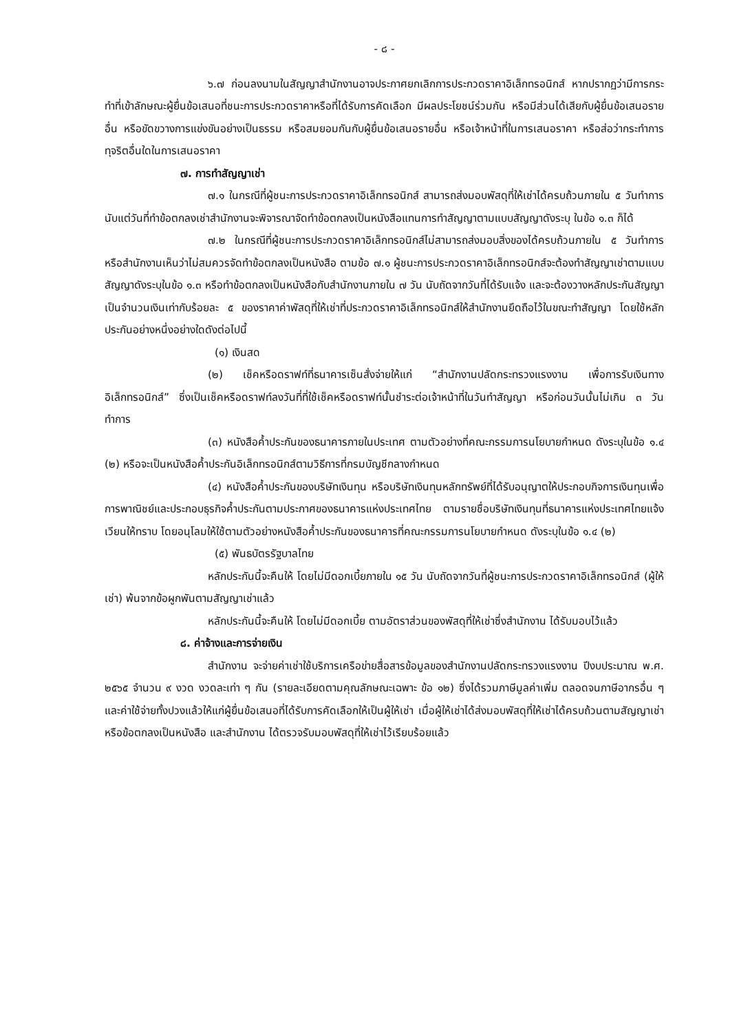- ๘ -
๖.๗ ก่อนลงนามในสัญญาสำนักงานอาจประกาศยกเลิกการประกวดราคาอิเล็กทรอนิกส์ หากปรากฏว่ามีการกระทำที่เข้าลักษณะผู้ยื่นข้อเสนอที่ชนะการประกวดราคาหรือที่ได้รับการคัดเลือก มีผลประโยชน์ร่วมกัน หรือมีส่วนได้เสียกับผู้ยื่นข้อเสนอรายอื่น หรือขัดขวางการแข่งขันอย่างเป็นธรรม หรือสมยอมกันกับผู้ยื่นข้อเสนอรายอื่น หรือเจ้าหน้าที่ในการเสนอราคา หรือส่อว่ากระทำการทุจริตอื่นใดในการเสนอราคา
๗. การทำสัญญาเช่า
๗.๑ ในกรณีที่ผู้ชนะการประกวดราคาอิเล็กทรอนิกส์ สามารถส่งมอบพัสดุที่ให้เช่าได้ครบถ้วนภายใน ๕ วันทำการ นับแต่วันที่ทำข้อตกลงเช่าสำนักงานจะพิจารณาจัดทำข้อตกลงเป็นหนังสือแทนการทำสัญญาตามแบบสัญญาดังระบุ ในข้อ ๑.๓ ก็ได้
๗.๒ ในกรณีที่ผู้ชนะการประกวดราคาอิเล็กทรอนิกส์ไม่สามารถส่งมอบสิ่งของได้ครบถ้วนภายใน ๕ วันทำการ หรือสำนักงานเห็นว่าไม่สมควรจัดทำข้อตกลงเป็นหนังสือ ตามข้อ ๗.๑ ผู้ชนะการประกวดราคาอิเล็กทรอนิกส์จะต้องทำสัญญาเช่าตามแบบสัญญาดังระบุในข้อ ๑.๓ หรือทำข้อตกลงเป็นหนังสือกับสำนักงานภายใน ๗ วัน นับถัดจากวันที่ได้รับแจ้ง และจะต้องวางหลักประกันสัญญาเป็นจำนวนเงินเท่ากับร้อยละ ๕ ของราคาค่าพัสดุที่ให้เช่าที่ประกวดราคาอิเล็กทรอนิกส์ให้สำนักงานยึดถือไว้ในขณะทำสัญญา โดยใช้หลักประกันอย่างหนึ่งอย่างใดดังต่อไปนี้
(๑) เงินสด
(๒) เช็คหรือดราฟท์ที่ธนาคารเซ็นสั่งจ่ายให้แก่ “สำนักงานปลัดกระทรวงแรงงาน เพื่อการรับเงินทางอิเล็กทรอนิกส์” ซึ่งเป็นเช็คหรือดราฟท์ลงวันที่ที่ใช้เช็คหรือดราฟท์นั้นชำระต่อเจ้าหน้าที่ในวันทำสัญญา หรือก่อนวันนั้นไม่เกิน ๓ วันทำการ
(๓) หนังสือค้ำประกันของธนาคารภายในประเทศ ตามตัวอย่างที่คณะกรรมการนโยบายกำหนด ดังระบุในข้อ ๑.๔ (๒) หรือจะเป็นหนังสือค้ำประกันอิเล็กทรอนิกส์ตามวิธีการที่กรมบัญชีกลางกำหนด
(๔) หนังสือค้ำประกันของบริษัทเงินทุน หรือบริษัทเงินทุนหลักทรัพย์ที่ได้รับอนุญาตให้ประกอบกิจการเงินทุนเพื่อการพาณิชย์และประกอบธุรกิจค้ำประกันตามประกาศของธนาคารแห่งประเทศไทย ตามรายชื่อบริษัทเงินทุนที่ธนาคารแห่งประเทศไทยแจ้งเวียนให้ทราบ โดยอนุโลมให้ใช้ตามตัวอย่างหนังสือค้ำประกันของธนาคารที่คณะกรรมการนโยบายกำหนด ดังระบุในข้อ ๑.๔ (๒)
(๕) พันธบัตรรัฐบาลไทย
หลักประกันนี้จะคืนให้ โดยไม่มีดอกเบี้ยภายใน ๑๕ วัน นับถัดจากวันที่ผู้ชนะการประกวดราคาอิเล็กทรอนิกส์ (ผู้ให้เช่า) พ้นจากข้อผูกพันตามสัญญาเช่าแล้ว
หลักประกันนี้จะคืนให้ โดยไม่มีดอกเบี้ย ตามอัตราส่วนของพัสดุที่ให้เช่าซึ่งสำนักงาน ได้รับมอบไว้แล้ว
๘. ค่าจ้างและการจ่ายเงิน
สำนักงาน จะจ่ายค่าเช่าใช้บริการเครือข่ายสื่อสารข้อมูลของสำนักงานปลัดกระทรวงแรงงาน ปีงบประมาณ พ.ศ. ๒๕๖๕ จำนวน ๙ งวด งวดละเท่า ๆ กัน (รายละเอียดตามคุณลักษณะเฉพาะ ข้อ ๑๒) ซึ่งได้รวมภาษีมูลค่าเพิ่ม ตลอดจนภาษีอากรอื่น ๆ และค่าใช้จ่ายทั้งปวงแล้วให้แก่ผู้ยื่นข้อเสนอที่ได้รับการคัดเลือกให้เป็นผู้ให้เช่า เมื่อผู้ให้เช่าได้ส่งมอบพัสดุที่ให้เช่าได้ครบถ้วนตามสัญญาเช่าหรือข้อตกลงเป็นหนังสือ และสำนักงาน ได้ตรวจรับมอบพัสดุที่ให้เช่าไว้เรียบร้อยแล้ว